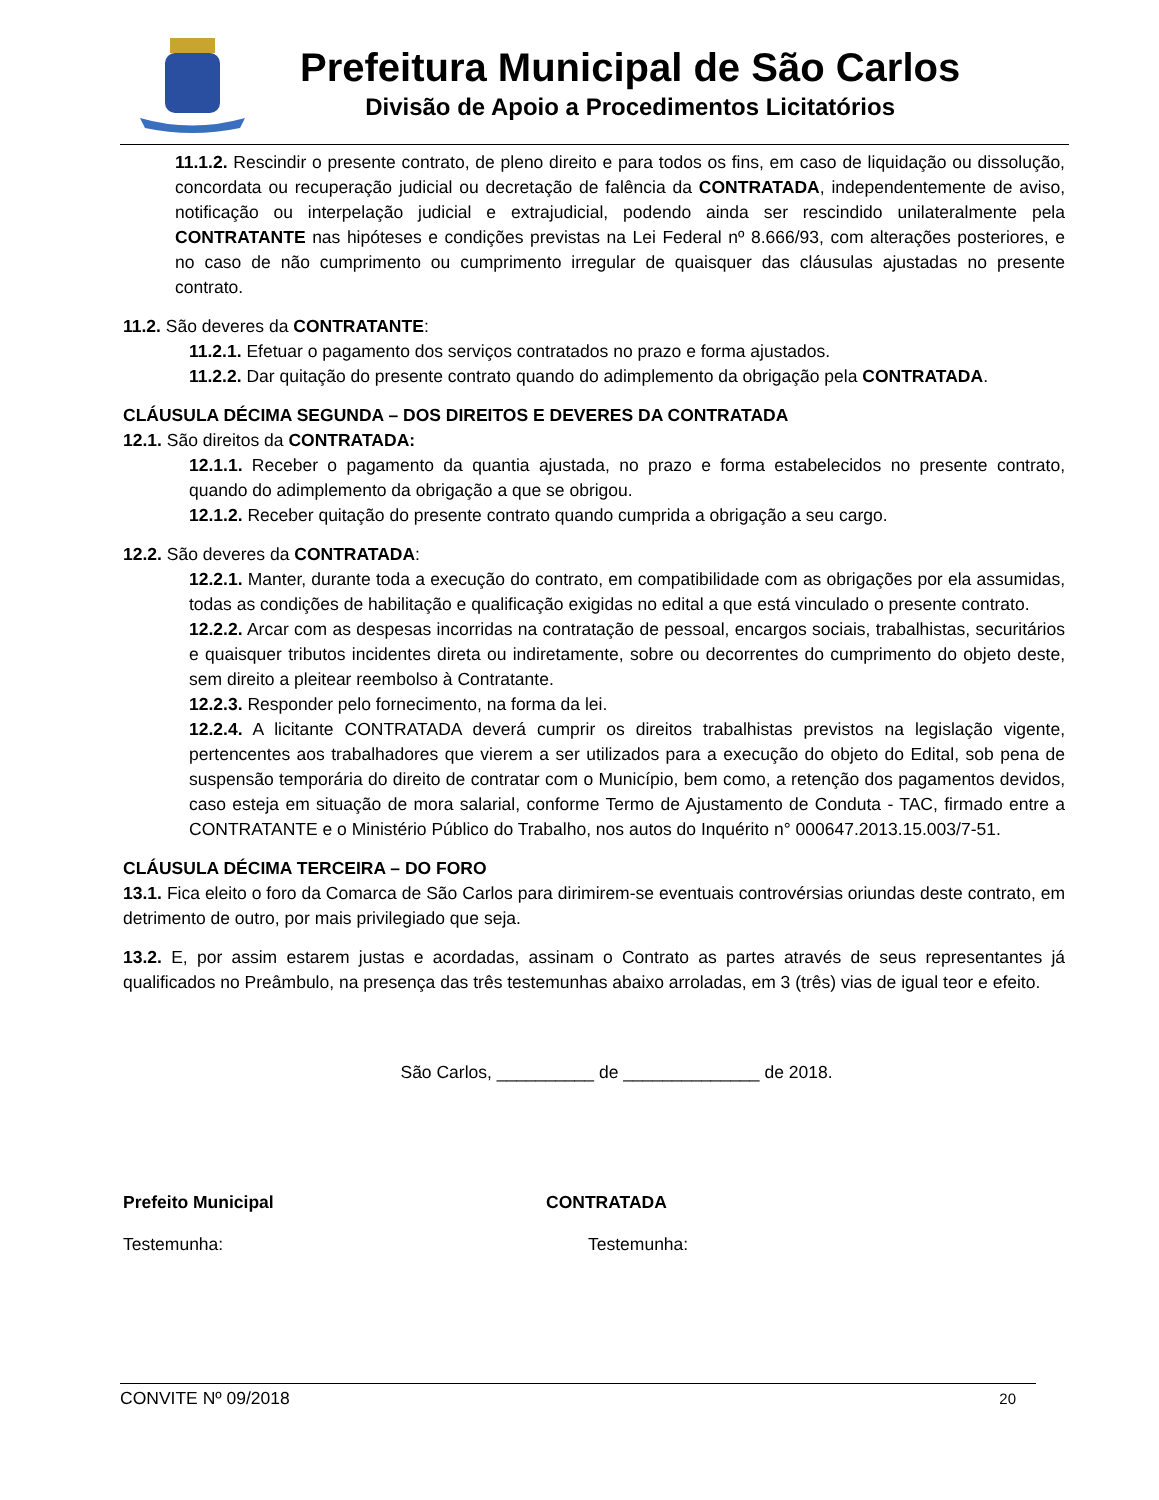Prefeitura Municipal de São Carlos
Divisão de Apoio a Procedimentos Licitatórios
11.1.2. Rescindir o presente contrato, de pleno direito e para todos os fins, em caso de liquidação ou dissolução, concordata ou recuperação judicial ou decretação de falência da CONTRATADA, independentemente de aviso, notificação ou interpelação judicial e extrajudicial, podendo ainda ser rescindido unilateralmente pela CONTRATANTE nas hipóteses e condições previstas na Lei Federal nº 8.666/93, com alterações posteriores, e no caso de não cumprimento ou cumprimento irregular de quaisquer das cláusulas ajustadas no presente contrato.
11.2. São deveres da CONTRATANTE:
11.2.1. Efetuar o pagamento dos serviços contratados no prazo e forma ajustados.
11.2.2. Dar quitação do presente contrato quando do adimplemento da obrigação pela CONTRATADA.
CLÁUSULA DÉCIMA SEGUNDA – DOS DIREITOS E DEVERES DA CONTRATADA
12.1. São direitos da CONTRATADA:
12.1.1. Receber o pagamento da quantia ajustada, no prazo e forma estabelecidos no presente contrato, quando do adimplemento da obrigação a que se obrigou.
12.1.2. Receber quitação do presente contrato quando cumprida a obrigação a seu cargo.
12.2. São deveres da CONTRATADA:
12.2.1. Manter, durante toda a execução do contrato, em compatibilidade com as obrigações por ela assumidas, todas as condições de habilitação e qualificação exigidas no edital a que está vinculado o presente contrato.
12.2.2. Arcar com as despesas incorridas na contratação de pessoal, encargos sociais, trabalhistas, securitários e quaisquer tributos incidentes direta ou indiretamente, sobre ou decorrentes do cumprimento do objeto deste, sem direito a pleitear reembolso à Contratante.
12.2.3. Responder pelo fornecimento, na forma da lei.
12.2.4. A licitante CONTRATADA deverá cumprir os direitos trabalhistas previstos na legislação vigente, pertencentes aos trabalhadores que vierem a ser utilizados para a execução do objeto do Edital, sob pena de suspensão temporária do direito de contratar com o Município, bem como, a retenção dos pagamentos devidos, caso esteja em situação de mora salarial, conforme Termo de Ajustamento de Conduta - TAC, firmado entre a CONTRATANTE e o Ministério Público do Trabalho, nos autos do Inquérito n° 000647.2013.15.003/7-51.
CLÁUSULA DÉCIMA TERCEIRA – DO FORO
13.1. Fica eleito o foro da Comarca de São Carlos para dirimirem-se eventuais controvérsias oriundas deste contrato, em detrimento de outro, por mais privilegiado que seja.
13.2. E, por assim estarem justas e acordadas, assinam o Contrato as partes através de seus representantes já qualificados no Preâmbulo, na presença das três testemunhas abaixo arroladas, em 3 (três) vias de igual teor e efeito.
São Carlos, __________ de ______________ de 2018.
Prefeito Municipal CONTRATADA
Testemunha: Testemunha:
CONVITE Nº 09/2018 20